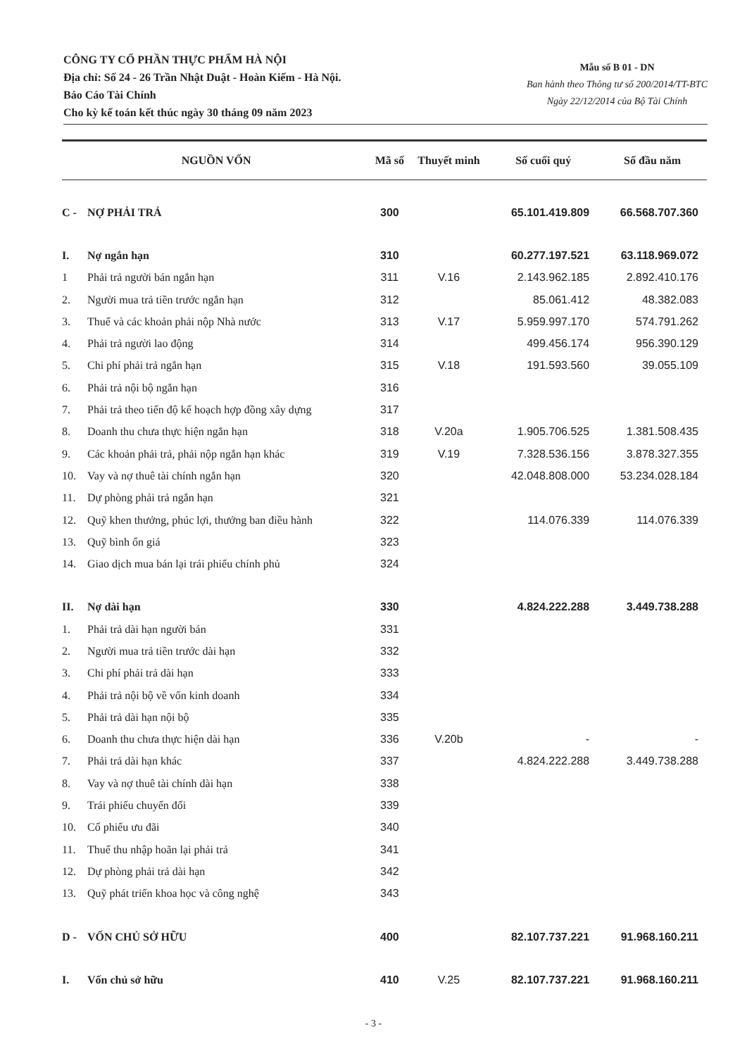CÔNG TY CỔ PHẦN THỰC PHẨM HÀ NỘI
Địa chỉ: Số 24 - 26 Trần Nhật Duật - Hoàn Kiếm - Hà Nội.
Báo Cáo Tài Chính
Cho kỳ kế toán kết thúc ngày 30 tháng 09 năm 2023
Mẫu số B 01 - DN
Ban hành theo Thông tư số 200/2014/TT-BTC
Ngày 22/12/2014 của Bộ Tài Chính
| NGUỒN VỐN | | Mã số | Thuyết minh | Số cuối quý | Số đầu năm |
| --- | --- | --- | --- | --- | --- |
| C - | NỢ PHẢI TRẢ | 300 | | 65.101.419.809 | 66.568.707.360 |
| I. | Nợ ngắn hạn | 310 | | 60.277.197.521 | 63.118.969.072 |
| 1 | Phải trả người bán ngắn hạn | 311 | V.16 | 2.143.962.185 | 2.892.410.176 |
| 2. | Người mua trả tiền trước ngắn hạn | 312 | | 85.061.412 | 48.382.083 |
| 3. | Thuế và các khoản phải nộp Nhà nước | 313 | V.17 | 5.959.997.170 | 574.791.262 |
| 4. | Phải trả người lao động | 314 | | 499.456.174 | 956.390.129 |
| 5. | Chi phí phải trả ngắn hạn | 315 | V.18 | 191.593.560 | 39.055.109 |
| 6. | Phải trả nội bộ ngắn hạn | 316 | | | |
| 7. | Phải trả theo tiến độ kế hoạch hợp đồng xây dựng | 317 | | | |
| 8. | Doanh thu chưa thực hiện ngắn hạn | 318 | V.20a | 1.905.706.525 | 1.381.508.435 |
| 9. | Các khoản phải trả, phải nộp ngắn hạn khác | 319 | V.19 | 7.328.536.156 | 3.878.327.355 |
| 10. | Vay và nợ thuê tài chính ngắn hạn | 320 | | 42.048.808.000 | 53.234.028.184 |
| 11. | Dự phòng phải trả ngắn hạn | 321 | | | |
| 12. | Quỹ khen thưởng, phúc lợi, thưởng ban điều hành | 322 | | 114.076.339 | 114.076.339 |
| 13. | Quỹ bình ổn giá | 323 | | | |
| 14. | Giao dịch mua bán lại trái phiếu chính phủ | 324 | | | |
| II. | Nợ dài hạn | 330 | | 4.824.222.288 | 3.449.738.288 |
| 1. | Phải trả dài hạn người bán | 331 | | | |
| 2. | Người mua trả tiền trước dài hạn | 332 | | | |
| 3. | Chi phí phải trả dài hạn | 333 | | | |
| 4. | Phải trả nội bộ về vốn kinh doanh | 334 | | | |
| 5. | Phải trả dài hạn nội bộ | 335 | | | |
| 6. | Doanh thu chưa thực hiện dài hạn | 336 | V.20b | - | - |
| 7. | Phải trả dài hạn khác | 337 | | 4.824.222.288 | 3.449.738.288 |
| 8. | Vay và nợ thuê tài chính dài hạn | 338 | | | |
| 9. | Trái phiếu chuyển đổi | 339 | | | |
| 10. | Cổ phiếu ưu đãi | 340 | | | |
| 11. | Thuế thu nhập hoãn lại phải trả | 341 | | | |
| 12. | Dự phòng phải trả dài hạn | 342 | | | |
| 13. | Quỹ phát triển khoa học và công nghệ | 343 | | | |
| D - | VỐN CHỦ SỞ HỮU | 400 | | 82.107.737.221 | 91.968.160.211 |
| I. | Vốn chủ sở hữu | 410 | V.25 | 82.107.737.221 | 91.968.160.211 |
- 3 -